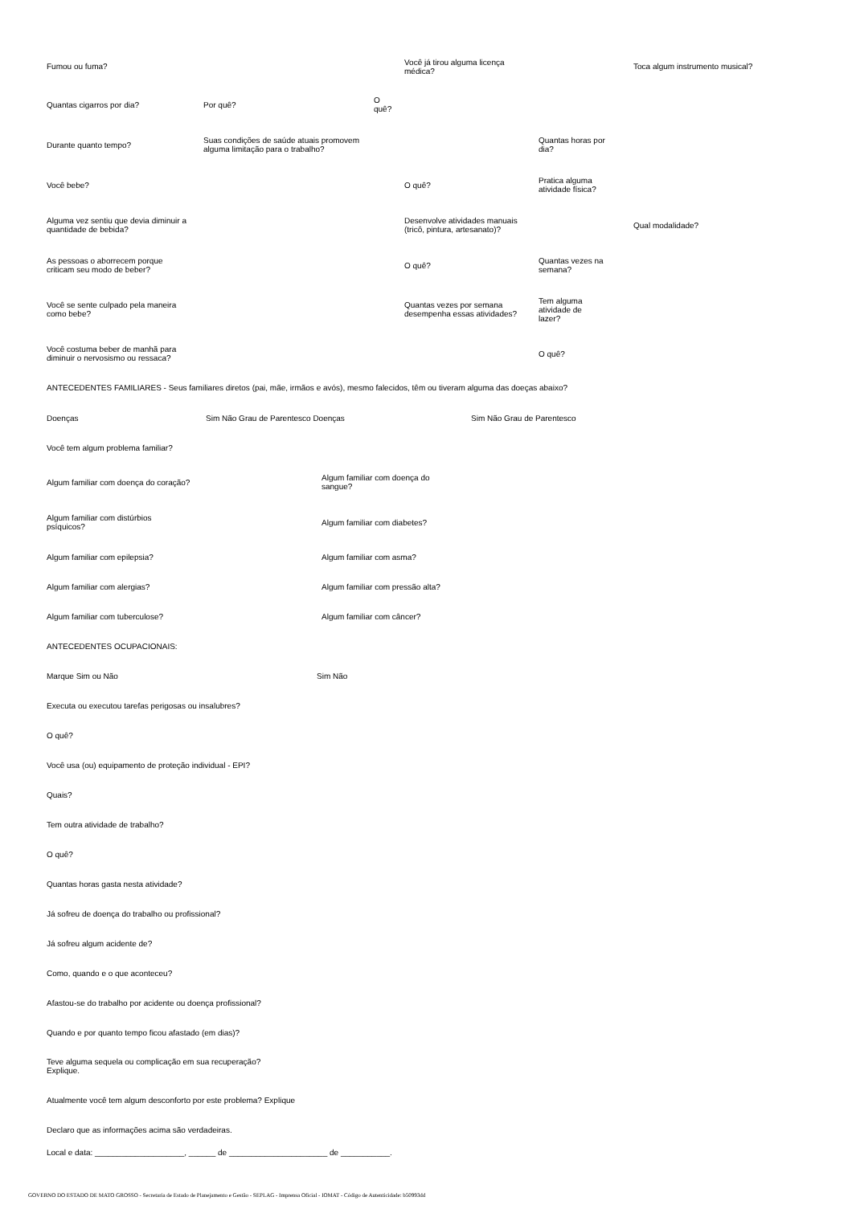Fumou ou fuma?
Você já tirou alguma licença
médica?
Toca algum instrumento musical?
Quantas cigarros por dia? Por quê?
O
quê?
Durante quanto tempo?
Suas condições de saúde atuais promovem
alguma limitação para o trabalho?
Quantas horas por
dia?
Você bebe? O quê?
Pratica alguma
atividade física?
Alguma vez sentiu que devia diminuir a
quantidade de bebida?
Desenvolve atividades manuais
(tricô, pintura, artesanato)?
Qual modalidade?
As pessoas o aborrecem porque
criticam seu modo de beber?
O quê?
Quantas vezes na
semana?
Você se sente culpado pela maneira
como bebe?
Quantas vezes por semana
desempenha essas atividades?
Tem alguma
atividade de
lazer?
Você costuma beber de manhã para
diminuir o nervosismo ou ressaca?
O quê?
ANTECEDENTES FAMILIARES - Seus familiares diretos (pai, mãe, irmãos e avós), mesmo falecidos, têm ou tiveram alguma das doeças abaixo?
Doenças Sim Não Grau de Parentesco Doenças Sim Não Grau de Parentesco
Você tem algum problema familiar?
Algum familiar com doença do coração?
Algum familiar com doença do
sangue?
Algum familiar com distúrbios
psíquicos?
Algum familiar com diabetes?
Algum familiar com epilepsia? Algum familiar com asma?
Algum familiar com alergias?
Algum familiar com pressão alta?
Algum familiar com tuberculose? Algum familiar com câncer?
ANTECEDENTES OCUPACIONAIS:
Marque Sim ou Não Sim Não
Executa ou executou tarefas perigosas ou insalubres?
O quê?
Você usa (ou) equipamento de proteção individual - EPI?
Quais?
Tem outra atividade de trabalho?
O quê?
Quantas horas gasta nesta atividade?
Já sofreu de doença do trabalho ou profissional?
Já sofreu algum acidente de?
Como, quando e o que aconteceu?
Afastou-se do trabalho por acidente ou doença profissional?
Quando e por quanto tempo ficou afastado (em dias)?
Teve alguma sequela ou complicação em sua recuperação?
Explique.
Atualmente você tem algum desconforto por este problema? Explique
Declaro que as informações acima são verdadeiras.
Local e data: ____________________, ______ de ______________________ de ___________.
GOVERNO DO ESTADO DE MATO GROSSO - Secretaria de Estado de Planejamento e Gestão - SEPLAG - Imprensa Oficial - IOMAT - Código de Autenticidade: b50993dd